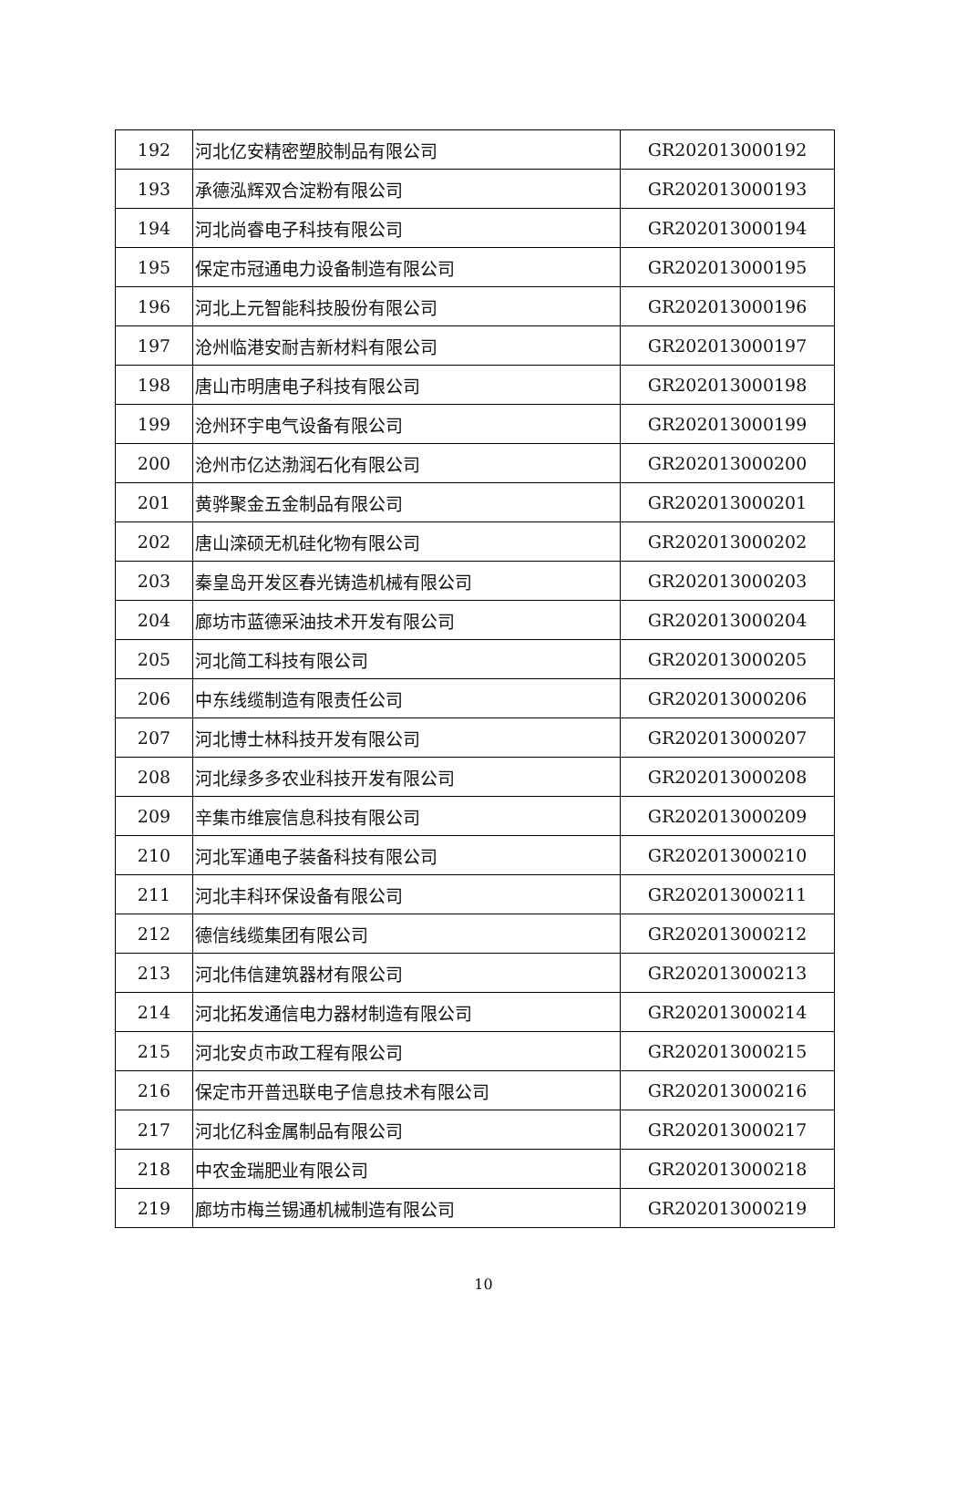| 192 | 河北亿安精密塑胶制品有限公司 | GR202013000192 |
| 193 | 承德泓辉双合淀粉有限公司 | GR202013000193 |
| 194 | 河北尚睿电子科技有限公司 | GR202013000194 |
| 195 | 保定市冠通电力设备制造有限公司 | GR202013000195 |
| 196 | 河北上元智能科技股份有限公司 | GR202013000196 |
| 197 | 沧州临港安耐吉新材料有限公司 | GR202013000197 |
| 198 | 唐山市明唐电子科技有限公司 | GR202013000198 |
| 199 | 沧州环宇电气设备有限公司 | GR202013000199 |
| 200 | 沧州市亿达渤润石化有限公司 | GR202013000200 |
| 201 | 黄骅聚金五金制品有限公司 | GR202013000201 |
| 202 | 唐山滦硕无机硅化物有限公司 | GR202013000202 |
| 203 | 秦皇岛开发区春光铸造机械有限公司 | GR202013000203 |
| 204 | 廊坊市蓝德采油技术开发有限公司 | GR202013000204 |
| 205 | 河北简工科技有限公司 | GR202013000205 |
| 206 | 中东线缆制造有限责任公司 | GR202013000206 |
| 207 | 河北博士林科技开发有限公司 | GR202013000207 |
| 208 | 河北绿多多农业科技开发有限公司 | GR202013000208 |
| 209 | 辛集市维宸信息科技有限公司 | GR202013000209 |
| 210 | 河北军通电子装备科技有限公司 | GR202013000210 |
| 211 | 河北丰科环保设备有限公司 | GR202013000211 |
| 212 | 德信线缆集团有限公司 | GR202013000212 |
| 213 | 河北伟信建筑器材有限公司 | GR202013000213 |
| 214 | 河北拓发通信电力器材制造有限公司 | GR202013000214 |
| 215 | 河北安贞市政工程有限公司 | GR202013000215 |
| 216 | 保定市开普迅联电子信息技术有限公司 | GR202013000216 |
| 217 | 河北亿科金属制品有限公司 | GR202013000217 |
| 218 | 中农金瑞肥业有限公司 | GR202013000218 |
| 219 | 廊坊市梅兰锡通机械制造有限公司 | GR202013000219 |
10